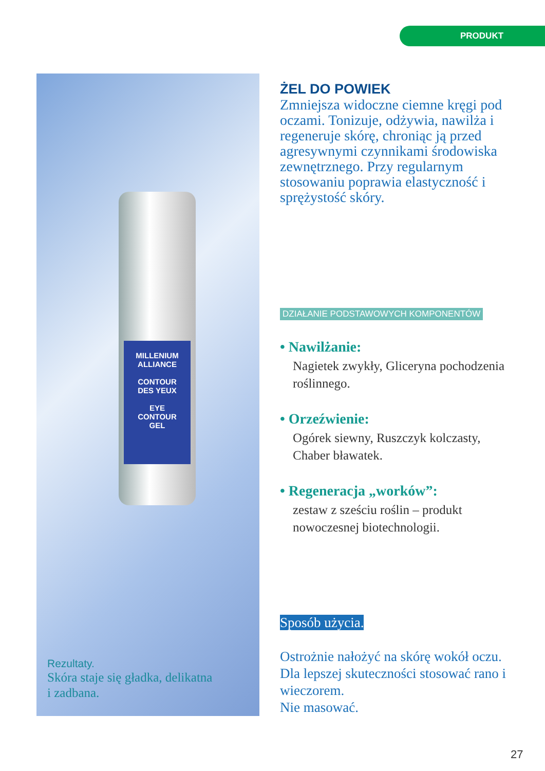PRODUKT
MILLENIUM
ALLIANCE
CONTOUR
DES YEUX
EYE
CONTOUR
GEL
Rezultaty.
Skóra staje się gładka, delikatna
i zadbana.
ŻEL DO POWIEK
Zmniejsza widoczne ciemne kręgi pod oczami. Tonizuje, odżywia, nawilża i regeneruje skórę, chroniąc ją przed agresywnymi czynnikami środowiska zewnętrznego. Przy regularnym stosowaniu poprawia elastyczność i sprężystość skóry.
DZIAŁANIE PODSTAWOWYCH KOMPONENTÓW
• Nawilżanie:
Nagietek zwykły, Gliceryna pochodzenia roślinnego.
• Orzeźwienie:
Ogórek siewny, Ruszczyk kolczasty, Chaber bławatek.
• Regeneracja „worków”:
zestaw z sześciu roślin – produkt nowoczesnej biotechnologii.
Sposób użycia.
Ostrożnie nałożyć na skórę wokół oczu. Dla lepszej skuteczności stosować rano i wieczorem.
Nie masować.
27